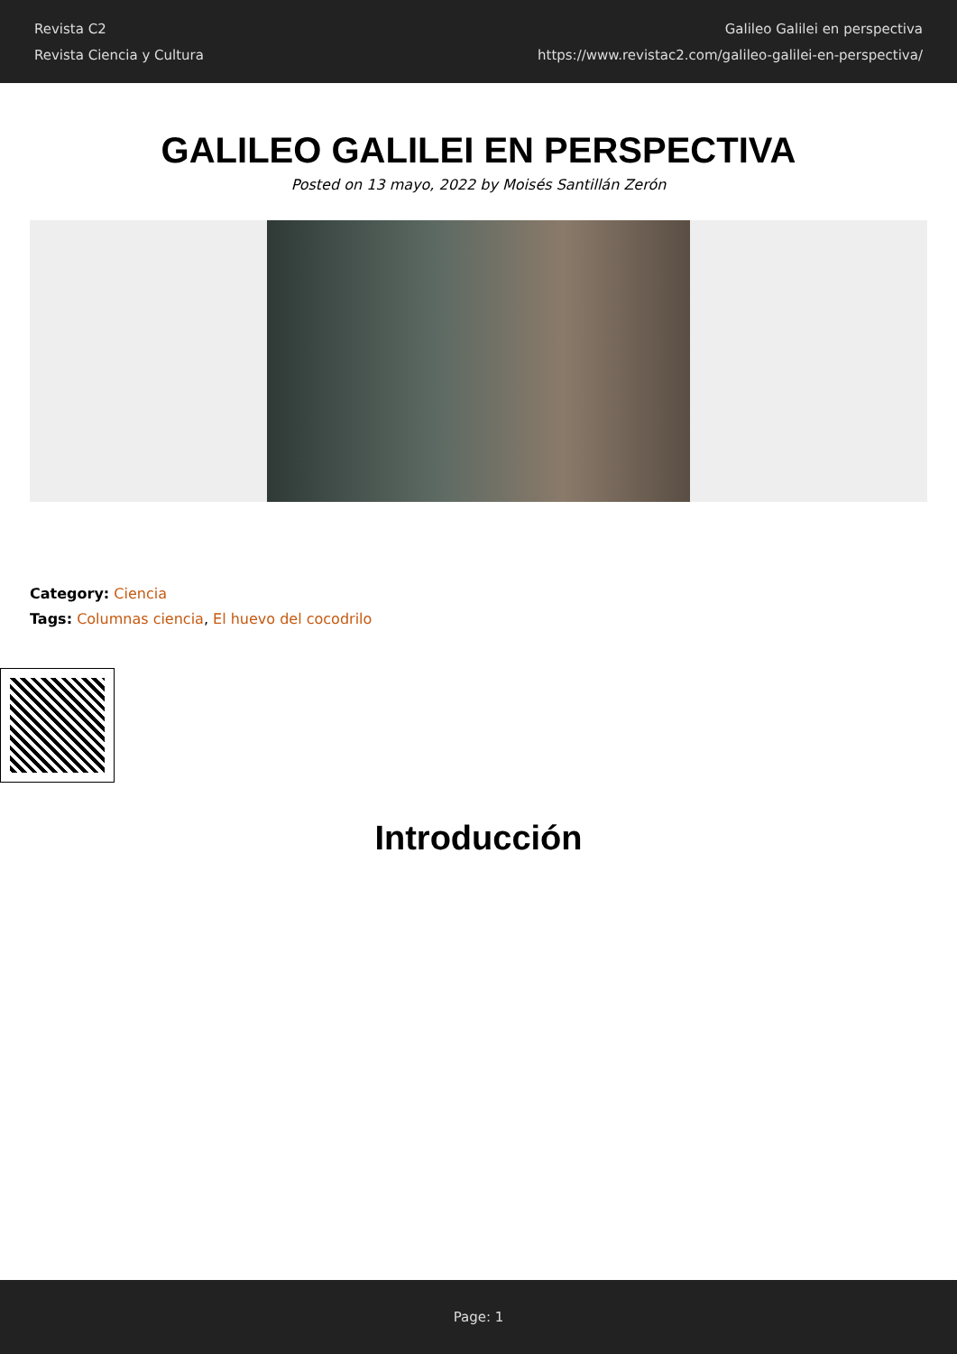Revista C2
Revista Ciencia y Cultura
Galileo Galilei en perspectiva
https://www.revistac2.com/galileo-galilei-en-perspectiva/
GALILEO GALILEI EN PERSPECTIVA
Posted on 13 mayo, 2022 by Moisés Santillán Zerón
Category: Ciencia
Tags: Columnas ciencia, El huevo del cocodrilo
Introducción
Page: 1